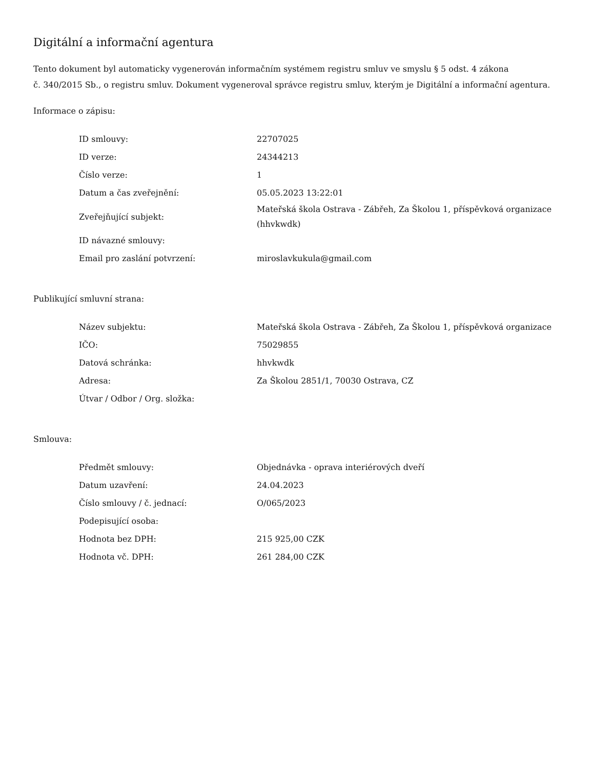Digitální a informační agentura
Tento dokument byl automaticky vygenerován informačním systémem registru smluv ve smyslu § 5 odst. 4 zákona
č. 340/2015 Sb., o registru smluv. Dokument vygeneroval správce registru smluv, kterým je Digitální a informační agentura.
Informace o zápisu:
| ID smlouvy: | 22707025 |
| ID verze: | 24344213 |
| Číslo verze: | 1 |
| Datum a čas zveřejnění: | 05.05.2023 13:22:01 |
| Zveřejňující subjekt: | Mateřská škola Ostrava - Zábřeh, Za Školou 1, příspěvková organizace (hhvkwdk) |
| ID návazné smlouvy: | |
| Email pro zaslání potvrzení: | miroslavkukula@gmail.com |
Publikující smluvní strana:
| Název subjektu: | Mateřská škola Ostrava - Zábřeh, Za Školou 1, příspěvková organizace |
| IČO: | 75029855 |
| Datová schránka: | hhvkwdk |
| Adresa: | Za Školou 2851/1, 70030 Ostrava, CZ |
| Útvar / Odbor / Org. složka: | |
Smlouva:
| Předmět smlouvy: | Objednávka - oprava interiérových dveří |
| Datum uzavření: | 24.04.2023 |
| Číslo smlouvy / č. jednací: | O/065/2023 |
| Podepisující osoba: | |
| Hodnota bez DPH: | 215 925,00 CZK |
| Hodnota vč. DPH: | 261 284,00 CZK |